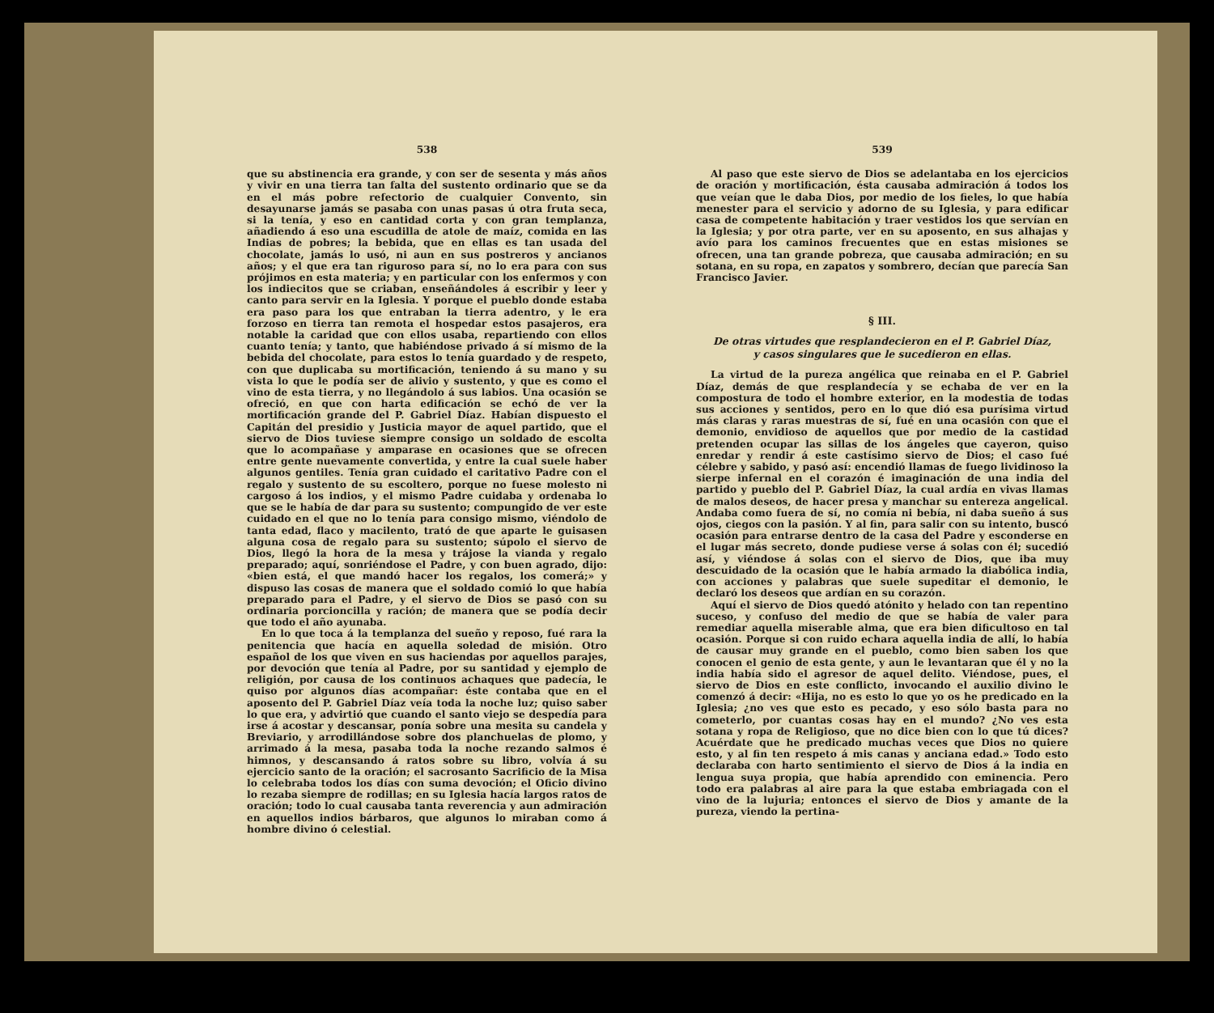538
que su abstinencia era grande, y con ser de sesenta y más años y vivir en una tierra tan falta del sustento ordinario que se da en el más pobre refectorio de cualquier Convento, sin desayunarse jamás se pasaba con unas pasas ú otra fruta seca, si la tenía, y eso en cantidad corta y con gran templanza, añadiendo á eso una escudilla de atole de maíz, comida en las Indias de pobres; la bebida, que en ellas es tan usada del chocolate, jamás lo usó, ni aun en sus postreros y ancianos años; y el que era tan riguroso para sí, no lo era para con sus prójimos en esta materia; y en particular con los enfermos y con los indiecitos que se criaban, enseñándoles á escribir y leer y canto para servir en la Iglesia. Y porque el pueblo donde estaba era paso para los que entraban la tierra adentro, y le era forzoso en tierra tan remota el hospedar estos pasajeros, era notable la caridad que con ellos usaba, repartiendo con ellos cuanto tenía; y tanto, que habiéndose privado á sí mismo de la bebida del chocolate, para estos lo tenía guardado y de respeto, con que duplicaba su mortificación, teniendo á su mano y su vista lo que le podía ser de alivio y sustento, y que es como el vino de esta tierra, y no llegándolo á sus labios. Una ocasión se ofreció, en que con harta edificación se echó de ver la mortificación grande del P. Gabriel Díaz. Habían dispuesto el Capitán del presidio y Justicia mayor de aquel partido, que el siervo de Dios tuviese siempre consigo un soldado de escolta que lo acompañase y amparase en ocasiones que se ofrecen entre gente nuevamente convertida, y entre la cual suele haber algunos gentiles. Tenía gran cuidado el caritativo Padre con el regalo y sustento de su escoltero, porque no fuese molesto ni cargoso á los indios, y el mismo Padre cuidaba y ordenaba lo que se le había de dar para su sustento; compungido de ver este cuidado en el que no lo tenía para consigo mismo, viéndolo de tanta edad, flaco y macilento, trató de que aparte le guisasen alguna cosa de regalo para su sustento; súpolo el siervo de Dios, llegó la hora de la mesa y trájose la vianda y regalo preparado; aquí, sonriéndose el Padre, y con buen agrado, dijo: «bien está, el que mandó hacer los regalos, los comerá;» y dispuso las cosas de manera que el soldado comió lo que había preparado para el Padre, y el siervo de Dios se pasó con su ordinaria porcioncilla y ración; de manera que se podía decir que todo el año ayunaba.
En lo que toca á la templanza del sueño y reposo, fué rara la penitencia que hacía en aquella soledad de misión. Otro español de los que viven en sus haciendas por aquellos parajes, por devoción que tenía al Padre, por su santidad y ejemplo de religión, por causa de los continuos achaques que padecía, le quiso por algunos días acompañar: éste contaba que en el aposento del P. Gabriel Díaz veía toda la noche luz; quiso saber lo que era, y advirtió que cuando el santo viejo se despedía para irse á acostar y descansar, ponía sobre una mesita su candela y Breviario, y arrodillándose sobre dos planchuelas de plomo, y arrimado á la mesa, pasaba toda la noche rezando salmos é himnos, y descansando á ratos sobre su libro, volvía á su ejercicio santo de la oración; el sacrosanto Sacrificio de la Misa lo celebraba todos los días con suma devoción; el Oficio divino lo rezaba siempre de rodillas; en su Iglesia hacía largos ratos de oración; todo lo cual causaba tanta reverencia y aun admiración en aquellos indios bárbaros, que algunos lo miraban como á hombre divino ó celestial.
539
Al paso que este siervo de Dios se adelantaba en los ejercicios de oración y mortificación, ésta causaba admiración á todos los que veían que le daba Dios, por medio de los fieles, lo que había menester para el servicio y adorno de su Iglesia, y para edificar casa de competente habitación y traer vestidos los que servían en la Iglesia; y por otra parte, ver en su aposento, en sus alhajas y avío para los caminos frecuentes que en estas misiones se ofrecen, una tan grande pobreza, que causaba admiración; en su sotana, en su ropa, en zapatos y sombrero, decían que parecía San Francisco Javier.
§ III.
De otras virtudes que resplandecieron en el P. Gabriel Díaz,
y casos singulares que le sucedieron en ellas.
La virtud de la pureza angélica que reinaba en el P. Gabriel Díaz, demás de que resplandecía y se echaba de ver en la compostura de todo el hombre exterior, en la modestia de todas sus acciones y sentidos, pero en lo que dió esa purísima virtud más claras y raras muestras de sí, fué en una ocasión con que el demonio, envidioso de aquellos que por medio de la castidad pretenden ocupar las sillas de los ángeles que cayeron, quiso enredar y rendir á este castísimo siervo de Dios; el caso fué célebre y sabido, y pasó así: encendió llamas de fuego lividinoso la sierpe infernal en el corazón é imaginación de una india del partido y pueblo del P. Gabriel Díaz, la cual ardía en vivas llamas de malos deseos, de hacer presa y manchar su entereza angelical. Andaba como fuera de sí, no comía ni bebía, ni daba sueño á sus ojos, ciegos con la pasión. Y al fin, para salir con su intento, buscó ocasión para entrarse dentro de la casa del Padre y esconderse en el lugar más secreto, donde pudiese verse á solas con él; sucedió así, y viéndose á solas con el siervo de Dios, que iba muy descuidado de la ocasión que le había armado la diabólica india, con acciones y palabras que suele supeditar el demonio, le declaró los deseos que ardían en su corazón.
Aquí el siervo de Dios quedó atónito y helado con tan repentino suceso, y confuso del medio de que se había de valer para remediar aquella miserable alma, que era bien dificultoso en tal ocasión. Porque si con ruido echara aquella india de allí, lo había de causar muy grande en el pueblo, como bien saben los que conocen el genio de esta gente, y aun le levantaran que él y no la india había sido el agresor de aquel delito. Viéndose, pues, el siervo de Dios en este conflicto, invocando el auxilio divino le comenzó á decir: «Hija, no es esto lo que yo os he predicado en la Iglesia; ¿no ves que esto es pecado, y eso sólo basta para no cometerlo, por cuantas cosas hay en el mundo? ¿No ves esta sotana y ropa de Religioso, que no dice bien con lo que tú dices? Acuérdate que he predicado muchas veces que Dios no quiere esto, y al fin ten respeto á mis canas y anciana edad.» Todo esto declaraba con harto sentimiento el siervo de Dios á la india en lengua suya propia, que había aprendido con eminencia. Pero todo era palabras al aire para la que estaba embriagada con el vino de la lujuria; entonces el siervo de Dios y amante de la pureza, viendo la pertina-